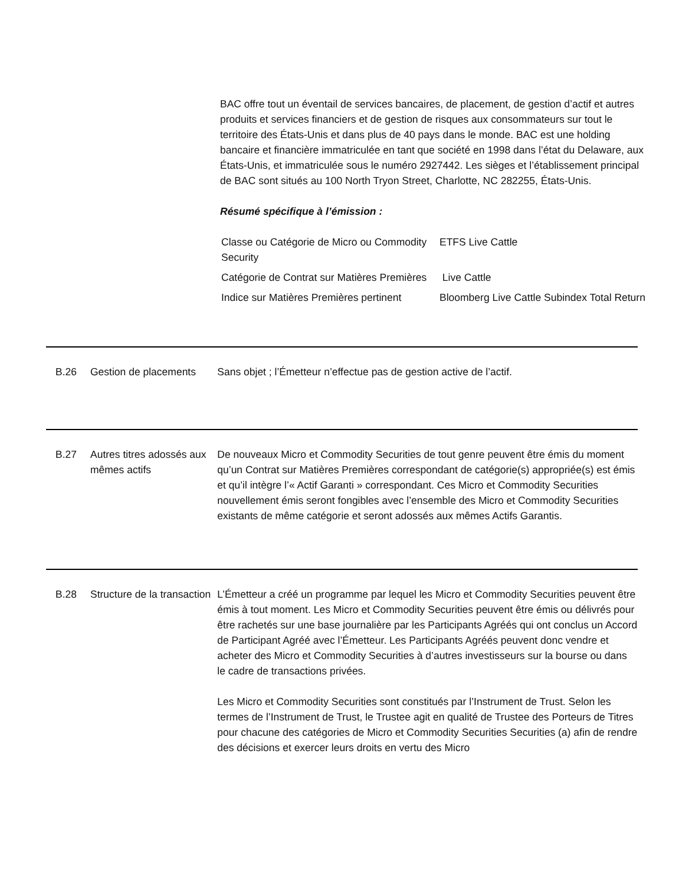BAC offre tout un éventail de services bancaires, de placement, de gestion d’actif et autres produits et services financiers et de gestion de risques aux consommateurs sur tout le territoire des États-Unis et dans plus de 40 pays dans le monde. BAC est une holding bancaire et financière immatriculée en tant que société en 1998 dans l’état du Delaware, aux États-Unis, et immatriculée sous le numéro 2927442. Les sièges et l’établissement principal de BAC sont situés au 100 North Tryon Street, Charlotte, NC 282255, États-Unis.
Résumé spécifique à l’émission :
| Classe ou Catégorie de Micro ou Commodity Security | ETFS Live Cattle |
| Catégorie de Contrat sur Matières Premières | Live Cattle |
| Indice sur Matières Premières pertinent | Bloomberg Live Cattle Subindex Total Return |
B.26 Gestion de placements
Sans objet ; l’Émetteur n’effectue pas de gestion active de l’actif.
B.27 Autres titres adossés aux mêmes actifs
De nouveaux Micro et Commodity Securities de tout genre peuvent être émis du moment qu’un Contrat sur Matières Premières correspondant de catégorie(s) appropriée(s) est émis et qu’il intègre l’« Actif Garanti » correspondant. Ces Micro et Commodity Securities nouvellement émis seront fongibles avec l’ensemble des Micro et Commodity Securities existants de même catégorie et seront adossés aux mêmes Actifs Garantis.
B.28 Structure de la transaction
L’Émetteur a créé un programme par lequel les Micro et Commodity Securities peuvent être émis à tout moment. Les Micro et Commodity Securities peuvent être émis ou délivrés pour être rachetés sur une base journalière par les Participants Agréés qui ont conclus un Accord de Participant Agréé avec l’Émetteur. Les Participants Agréés peuvent donc vendre et acheter des Micro et Commodity Securities à d’autres investisseurs sur la bourse ou dans le cadre de transactions privées.
Les Micro et Commodity Securities sont constitués par l’Instrument de Trust. Selon les termes de l’Instrument de Trust, le Trustee agit en qualité de Trustee des Porteurs de Titres pour chacune des catégories de Micro et Commodity Securities Securities (a) afin de rendre des décisions et exercer leurs droits en vertu des Micro